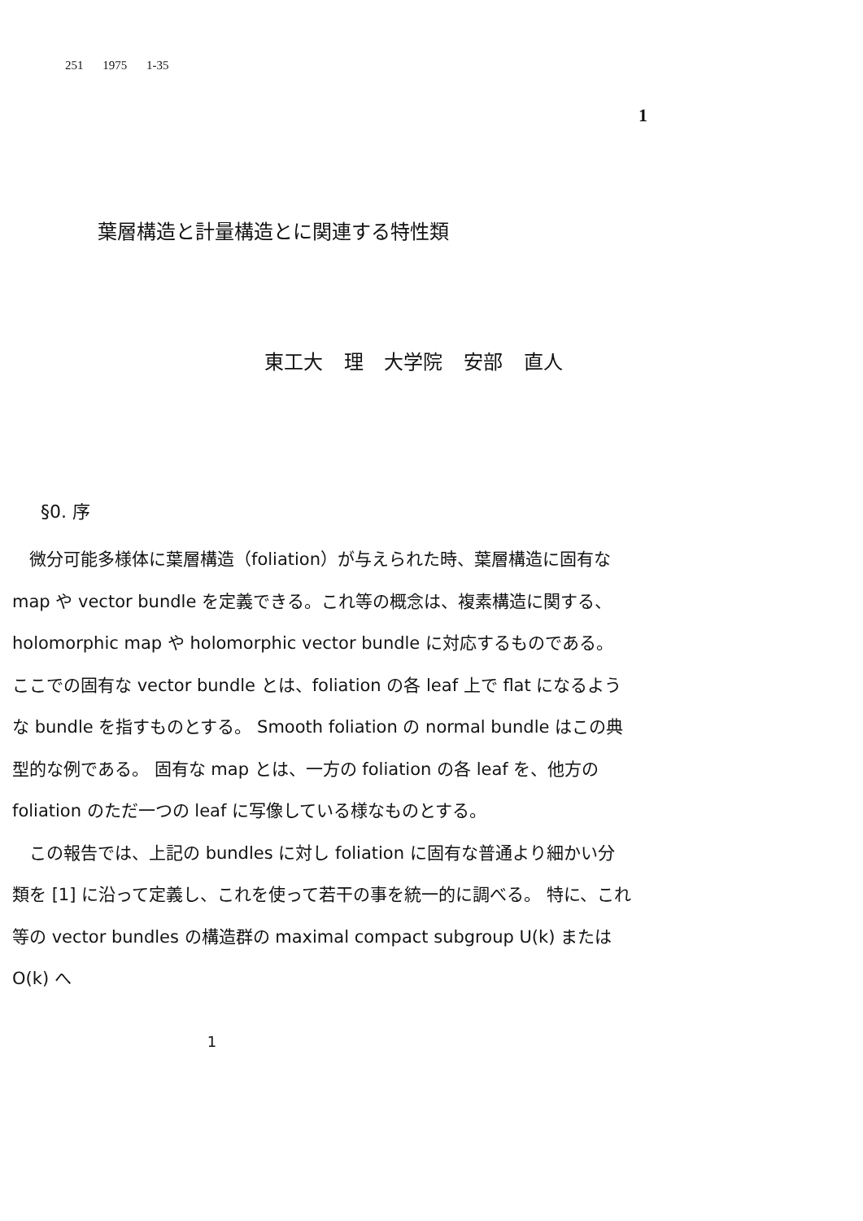251 1975 1-35
1
葉層構造と計量構造とに関連する特性類
東工大 理 大学院 安部 直人
§0. 序
　微分可能多様体に葉層構造（foliation）が与えられた時、葉層構造に固有な map や vector bundle を定義できる。これ等の概念は、複素構造に関する、holomorphic map や holomorphic vector bundle に対応するものである。 ここでの固有な vector bundle とは、foliation の各 leaf 上で flat になるような bundle を指すものとする。 Smooth foliation の normal bundle はこの典型的な例である。 固有な map とは、一方の foliation の各 leaf を、他方の foliation のただ一つの leaf に写像している様なものとする。
　この報告では、上記の bundles に対し foliation に固有な普通より細かい分類を [1] に沿って定義し、これを使って若干の事を統一的に調べる。 特に、これ等の vector bundles の構造群の maximal compact subgroup U(k) または O(k) へ
1